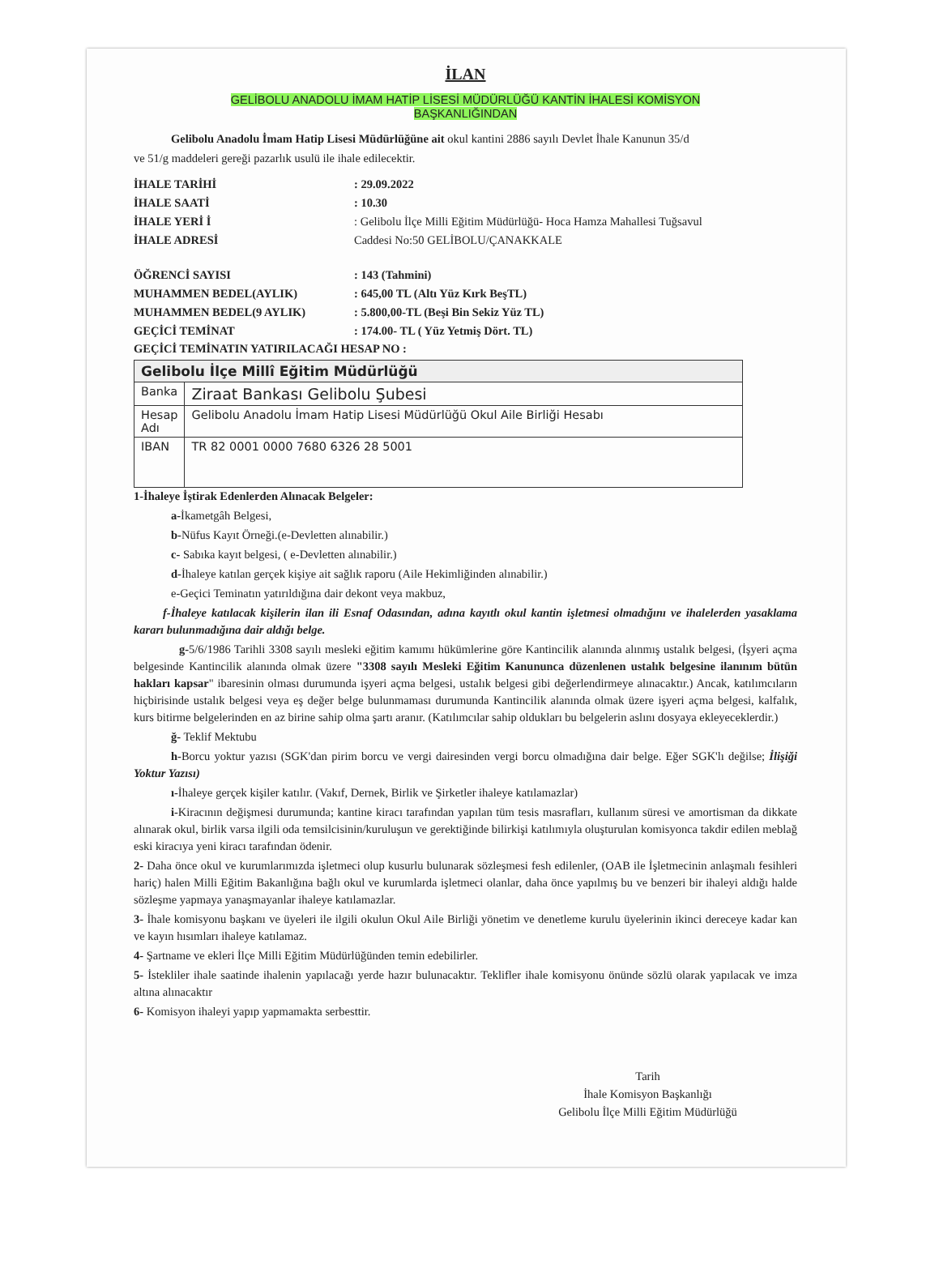İLAN
GELİBOLU ANADOLU İMAM HATİP LİSESİ MÜDÜRLÜĞÜ KANTİN İHALESİ KOMİSYON
BAŞKANLIĞINDAN
Gelibolu Anadolu İmam Hatip Lisesi Müdürlüğüne ait okul kantini 2886 sayılı Devlet İhale Kanunun 35/d
ve 51/g maddeleri gereği pazarlık usulü ile ihale edilecektir.
İHALE TARİHİ
: 29.09.2022
İHALE SAATİ
: 10.30
İHALE YERİ İ
: Gelibolu İlçe Milli Eğitim Müdürlüğü- Hoca Hamza Mahallesi Tuğsavul
İHALE ADRESİ
Caddesi No:50 GELİBOLU/ÇANAKKALE
ÖĞRENCİ SAYISI
: 143 (Tahmini)
MUHAMMEN BEDEL(AYLIK)
: 645,00 TL (Altı Yüz Kırk BeşTL)
MUHAMMEN BEDEL(9 AYLIK)
: 5.800,00-TL (Beşi Bin Sekiz Yüz TL)
GEÇİCİ TEMİNAT
: 174.00- TL ( Yüz Yetmiş Dört. TL)
GEÇİCİ TEMİNATIN YATIRILACAĞI HESAP NO :
| Gelibolu İlçe Millî Eğitim Müdürlüğü | |
| Banka | Ziraat Bankası Gelibolu Şubesi |
| Hesap Adı | Gelibolu Anadolu İmam Hatip Lisesi Müdürlüğü Okul Aile Birliği Hesabı |
| IBAN | TR 82 0001 0000 7680 6326 28 5001 |
1-İhaleye İştirak Edenlerden Alınacak Belgeler:
a-İkametgâh Belgesi,
b-Nüfus Kayıt Örneği.(e-Devletten alınabilir.)
c- Sabıka kayıt belgesi, ( e-Devletten alınabilir.)
d-İhaleye katılan gerçek kişiye ait sağlık raporu (Aile Hekimliğinden alınabilir.)
e-Geçici Teminatın yatırıldığına dair dekont veya makbuz,
f-İhaleye katılacak kişilerin ilan ili Esnaf Odasından, adına kayıtlı okul kantin işletmesi olmadığını ve ihalelerden yasaklama kararı bulunmadığına dair aldığı belge.
g-5/6/1986 Tarihli 3308 sayılı mesleki eğitim kamımı hükümlerine göre Kantincilik alanında alınmış ustalık belgesi, (İşyeri açma belgesinde Kantincilik alanında olmak üzere "3308 sayılı Mesleki Eğitim Kanununca düzenlenen ustalık belgesine ilanınım bütün hakları kapsar" ibaresinin olması durumunda işyeri açma belgesi, ustalık belgesi gibi değerlendirmeye alınacaktır.) Ancak, katılımcıların hiçbirisinde ustalık belgesi veya eş değer belge bulunmaması durumunda Kantincilik alanında olmak üzere işyeri açma belgesi, kalfalık, kurs bitirme belgelerinden en az birine sahip olma şartı aranır. (Katılımcılar sahip oldukları bu belgelerin aslını dosyaya ekleyeceklerdir.)
ğ- Teklif Mektubu
h-Borcu yoktur yazısı (SGK'dan pirim borcu ve vergi dairesinden vergi borcu olmadığına dair belge. Eğer SGK'lı değilse; İlişiği Yoktur Yazısı)
ı-İhaleye gerçek kişiler katılır. (Vakıf, Dernek, Birlik ve Şirketler ihaleye katılamazlar)
i-Kiracının değişmesi durumunda; kantine kiracı tarafından yapılan tüm tesis masrafları, kullanım süresi ve amortisman da dikkate alınarak okul, birlik varsa ilgili oda temsilcisinin/kuruluşun ve gerektiğinde bilirkişi katılımıyla oluşturulan komisyonca takdir edilen meblağ eski kiracıya yeni kiracı tarafından ödenir.
2- Daha önce okul ve kurumlarımızda işletmeci olup kusurlu bulunarak sözleşmesi fesh edilenler, (OAB ile İşletmecinin anlaşmalı fesihleri hariç) halen Milli Eğitim Bakanlığına bağlı okul ve kurumlarda işletmeci olanlar, daha önce yapılmış bu ve benzeri bir ihaleyi aldığı halde sözleşme yapmaya yanaşmayanlar ihaleye katılamazlar.
3- İhale komisyonu başkanı ve üyeleri ile ilgili okulun Okul Aile Birliği yönetim ve denetleme kurulu üyelerinin ikinci dereceye kadar kan ve kayın hısımları ihaleye katılamaz.
4- Şartname ve ekleri İlçe Milli Eğitim Müdürlüğünden temin edebilirler.
5- İstekliler ihale saatinde ihalenin yapılacağı yerde hazır bulunacaktır. Teklifler ihale komisyonu önünde sözlü olarak yapılacak ve imza altına alınacaktır
6- Komisyon ihaleyi yapıp yapmamakta serbesttir.
Tarih
İhale Komisyon Başkanlığı
Gelibolu İlçe Milli Eğitim Müdürlüğü